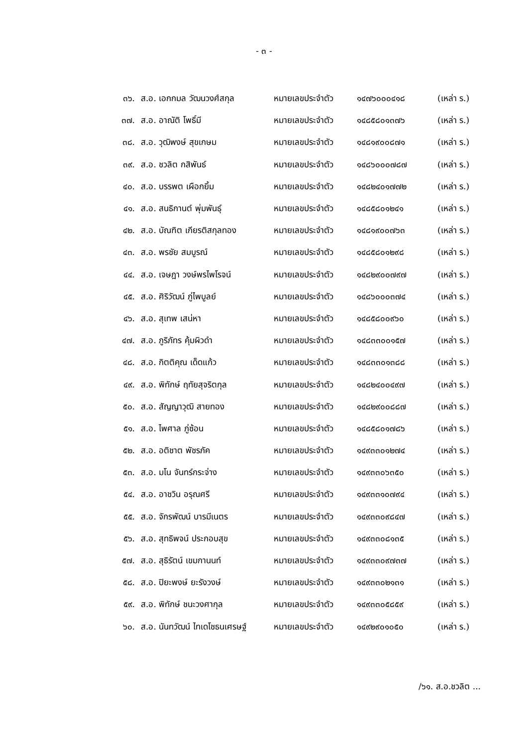- ๓ -
| ๓๖. | ส.อ. เอกกมล วัฒนวงศ์สกุล | หมายเลขประจำตัว | ๑๔๗๖๐๐๐๔๑๘ | (เหล่า ร.) |
| ๓๗. | ส.อ. อาณัติ โพธิ์มี | หมายเลขประจำตัว | ๑๔๘๕๘๐๑๓๗๖ | (เหล่า ร.) |
| ๓๘. | ส.อ. วุฒิพงษ์ สุขเกษม | หมายเลขประจำตัว | ๑๔๘๑๙๐๐๘๗๑ | (เหล่า ร.) |
| ๓๙. | ส.อ. ชวลิต กสิพันธ์ | หมายเลขประจำตัว | ๑๔๘๖๐๐๐๗๘๗ | (เหล่า ร.) |
| ๔๐. | ส.อ. บรรพต เผือกยิ้ม | หมายเลขประจำตัว | ๑๔๘๒๔๐๑๗๗๒ | (เหล่า ร.) |
| ๔๑. | ส.อ. สนธิกานต์ พุ่มพันธุ์ | หมายเลขประจำตัว | ๑๔๘๕๘๐๑๒๔๑ | (เหล่า ร.) |
| ๔๒. | ส.อ. บัณฑิต เกียรติสกุลทอง | หมายเลขประจำตัว | ๑๔๘๑๙๐๐๗๖๓ | (เหล่า ร.) |
| ๔๓. | ส.อ. พรชัย สมบูรณ์ | หมายเลขประจำตัว | ๑๔๘๕๘๐๑๒๙๘ | (เหล่า ร.) |
| ๔๔. | ส.อ. เจษฎา วงษ์พรไพโรจน์ | หมายเลขประจำตัว | ๑๔๘๒๙๐๐๗๙๗ | (เหล่า ร.) |
| ๔๕. | ส.อ. ศิริวัฒน์ ภู่ไพบูลย์ | หมายเลขประจำตัว | ๑๔๘๖๐๐๐๓๗๔ | (เหล่า ร.) |
| ๔๖. | ส.อ. สุเทพ เสน่หา | หมายเลขประจำตัว | ๑๔๘๕๘๐๐๙๖๐ | (เหล่า ร.) |
| ๔๗. | ส.อ. ภูริภัทร คุ้มผิวดำ | หมายเลขประจำตัว | ๑๔๘๓๓๐๐๑๕๗ | (เหล่า ร.) |
| ๔๘. | ส.อ. กิตติคุณ เด็ดแก้ว | หมายเลขประจำตัว | ๑๔๘๓๓๐๑๓๘๘ | (เหล่า ร.) |
| ๔๙. | ส.อ. พิทักษ์ ฤทัยสุจริตกุล | หมายเลขประจำตัว | ๑๔๘๒๔๐๐๔๙๗ | (เหล่า ร.) |
| ๕๐. | ส.อ. สัญญาวุฒิ สายทอง | หมายเลขประจำตัว | ๑๔๘๒๙๐๐๘๘๗ | (เหล่า ร.) |
| ๕๑. | ส.อ. ไพศาล ภู่ซ้อน | หมายเลขประจำตัว | ๑๔๘๕๘๐๑๗๘๖ | (เหล่า ร.) |
| ๕๒. | ส.อ. อติชาต พัชรภัค | หมายเลขประจำตัว | ๑๔๙๓๓๐๑๒๗๔ | (เหล่า ร.) |
| ๕๓. | ส.อ. มโน จันทร์กระจ่าง | หมายเลขประจำตัว | ๑๔๙๓๓๐๖๓๕๐ | (เหล่า ร.) |
| ๕๔. | ส.อ. อาชวิน อรุณศรี | หมายเลขประจำตัว | ๑๔๙๓๓๑๐๗๙๔ | (เหล่า ร.) |
| ๕๕. | ส.อ. จักรพัฒน์ บารมีเนตร | หมายเลขประจำตัว | ๑๔๙๓๓๐๙๘๔๗ | (เหล่า ร.) |
| ๕๖. | ส.อ. สุทธิพจน์ ประกอบสุข | หมายเลขประจำตัว | ๑๔๙๓๓๐๘๑๓๕ | (เหล่า ร.) |
| ๕๗. | ส.อ. สุธิรัตน์ เขมกานนท์ | หมายเลขประจำตัว | ๑๔๙๓๓๐๙๗๓๗ | (เหล่า ร.) |
| ๕๘. | ส.อ. ปิยะพงษ์ ยะรังวงษ์ | หมายเลขประจำตัว | ๑๔๙๓๓๐๒๑๓๑ | (เหล่า ร.) |
| ๕๙. | ส.อ. พิทักษ์ ชนะวงศากุล | หมายเลขประจำตัว | ๑๔๙๓๓๐๕๘๕๙ | (เหล่า ร.) |
| ๖๐. | ส.อ. นันทวัฒน์ ไทเดโชธนเศรษฐ์ | หมายเลขประจำตัว | ๑๔๙๒๙๐๑๐๕๐ | (เหล่า ร.) |
/๖๑. ส.อ.ชวลิต ...